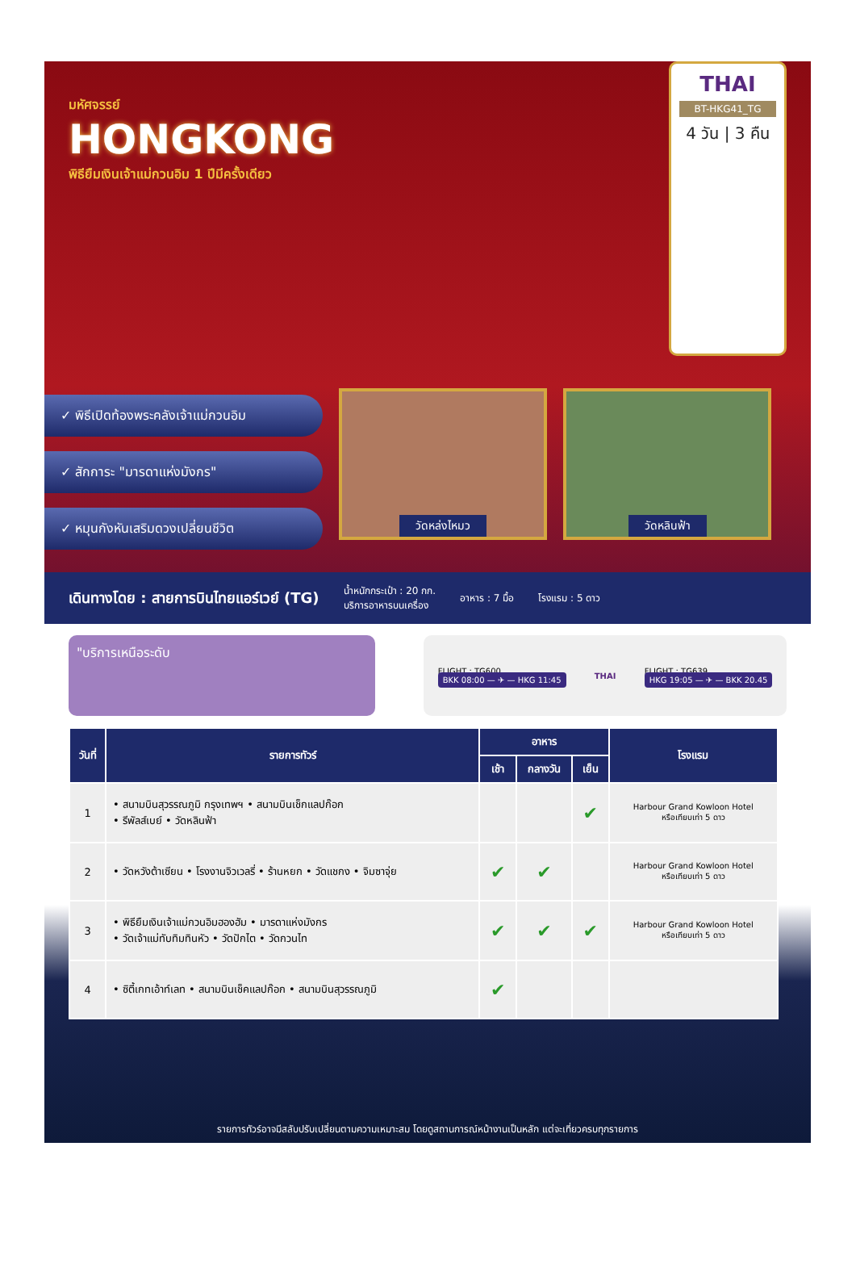มหัศจรรย์
HONGKONG
พิธียืมเงินเจ้าแม่กวนอิม 1 ปีมีครั้งเดียว
THAI
BT-HKG41_TG
4 วัน | 3 คืน
✓ พิธีเปิดท้องพระคลังเจ้าแม่กวนอิม
✓ สักการะ "มารดาแห่งมังกร"
✓ หมุนกังหันเสริมดวงเปลี่ยนชีวิต
วัดหล่งไหมว วัดหลินฟ้า
เดินทางโดย : สายการบินไทยแอร์เวย์ (TG)
น้ำหนักกระเป๋า : 20 กก.
บริการอาหารบนเครื่อง
อาหาร : 7 มื้อ โรงแรม : 5 ดาว
"บริการเหนือระดับ
FLIGHT : TG600
BKK 08:00 — ✈ — HKG 11:45
THAI
FLIGHT : TG639
HKG 19:05 — ✈ — BKK 20.45
| วันที่ | รายการทัวร์ | อาหาร | | | โรงแรม |
| --- | --- | --- | --- | --- | --- |
| | | เช้า | กลางวัน | เย็น | |
| 1 | • สนามบินสุวรรณภูมิ กรุงเทพฯ • สนามบินเช็กแลปก๊อก • รีพัลส์เบย์ • วัดหลินฟ้า | | | ✔ | Harbour Grand Kowloon Hotel หรือเทียบเท่า 5 ดาว |
| 2 | • วัดหวังต้าเซียน • โรงงานจิวเวลรี่ • ร้านหยก • วัดแชกง • จิมซาจุ่ย | ✔ | ✔ | | Harbour Grand Kowloon Hotel หรือเทียบเท่า 5 ดาว |
| 3 | • พิธียืมเงินเจ้าแม่กวนอิมฮองฮัม • มารดาแห่งมังกร • วัดเจ้าแม่ทับทิมทินหัว • วัดปักไต • วัดกวนไท | ✔ | ✔ | ✔ | Harbour Grand Kowloon Hotel หรือเทียบเท่า 5 ดาว |
| 4 | • ซิตี้เกทเอ้าท์เลท • สนามบินเช็คแลปก๊อก • สนามบินสุวรรณภูมิ | ✔ | | | |
รายการทัวร์อาจมีสลับปรับเปลี่ยนตามความเหมาะสม โดยดูสถานการณ์หน้างานเป็นหลัก แต่จะเที่ยวครบทุกรายการ